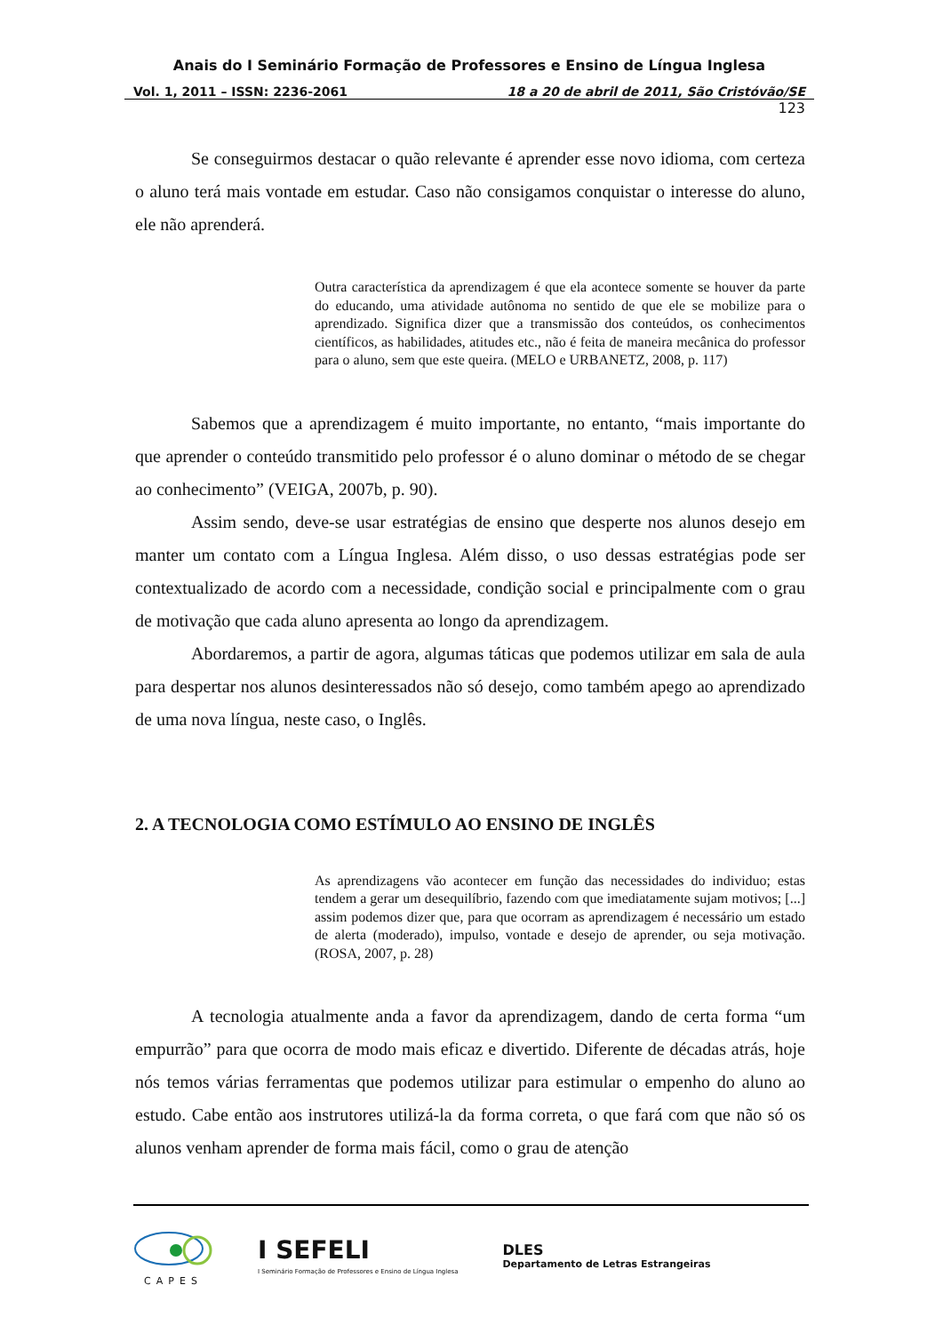Anais do I Seminário Formação de Professores e Ensino de Língua Inglesa
Vol. 1, 2011 – ISSN: 2236-2061 18 a 20 de abril de 2011, São Cristóvão/SE
123
Se conseguirmos destacar o quão relevante é aprender esse novo idioma, com certeza o aluno terá mais vontade em estudar. Caso não consigamos conquistar o interesse do aluno, ele não aprenderá.
Outra característica da aprendizagem é que ela acontece somente se houver da parte do educando, uma atividade autônoma no sentido de que ele se mobilize para o aprendizado. Significa dizer que a transmissão dos conteúdos, os conhecimentos científicos, as habilidades, atitudes etc., não é feita de maneira mecânica do professor para o aluno, sem que este queira. (MELO e URBANETZ, 2008, p. 117)
Sabemos que a aprendizagem é muito importante, no entanto, “mais importante do que aprender o conteúdo transmitido pelo professor é o aluno dominar o método de se chegar ao conhecimento” (VEIGA, 2007b, p. 90).
Assim sendo, deve-se usar estratégias de ensino que desperte nos alunos desejo em manter um contato com a Língua Inglesa. Além disso, o uso dessas estratégias pode ser contextualizado de acordo com a necessidade, condição social e principalmente com o grau de motivação que cada aluno apresenta ao longo da aprendizagem.
Abordaremos, a partir de agora, algumas táticas que podemos utilizar em sala de aula para despertar nos alunos desinteressados não só desejo, como também apego ao aprendizado de uma nova língua, neste caso, o Inglês.
2. A TECNOLOGIA COMO ESTÍMULO AO ENSINO DE INGLÊS
As aprendizagens vão acontecer em função das necessidades do individuo; estas tendem a gerar um desequilíbrio, fazendo com que imediatamente sujam motivos; [...] assim podemos dizer que, para que ocorram as aprendizagem é necessário um estado de alerta (moderado), impulso, vontade e desejo de aprender, ou seja motivação. (ROSA, 2007, p. 28)
A tecnologia atualmente anda a favor da aprendizagem, dando de certa forma “um empurrão” para que ocorra de modo mais eficaz e divertido. Diferente de décadas atrás, hoje nós temos várias ferramentas que podemos utilizar para estimular o empenho do aluno ao estudo. Cabe então aos instrutores utilizá-la da forma correta, o que fará com que não só os alunos venham aprender de forma mais fácil, como o grau de atenção
CAPES
I SEFELI
I Seminário Formação de Professores e Ensino de Língua Inglesa
DLES
Departamento de Letras Estrangeiras